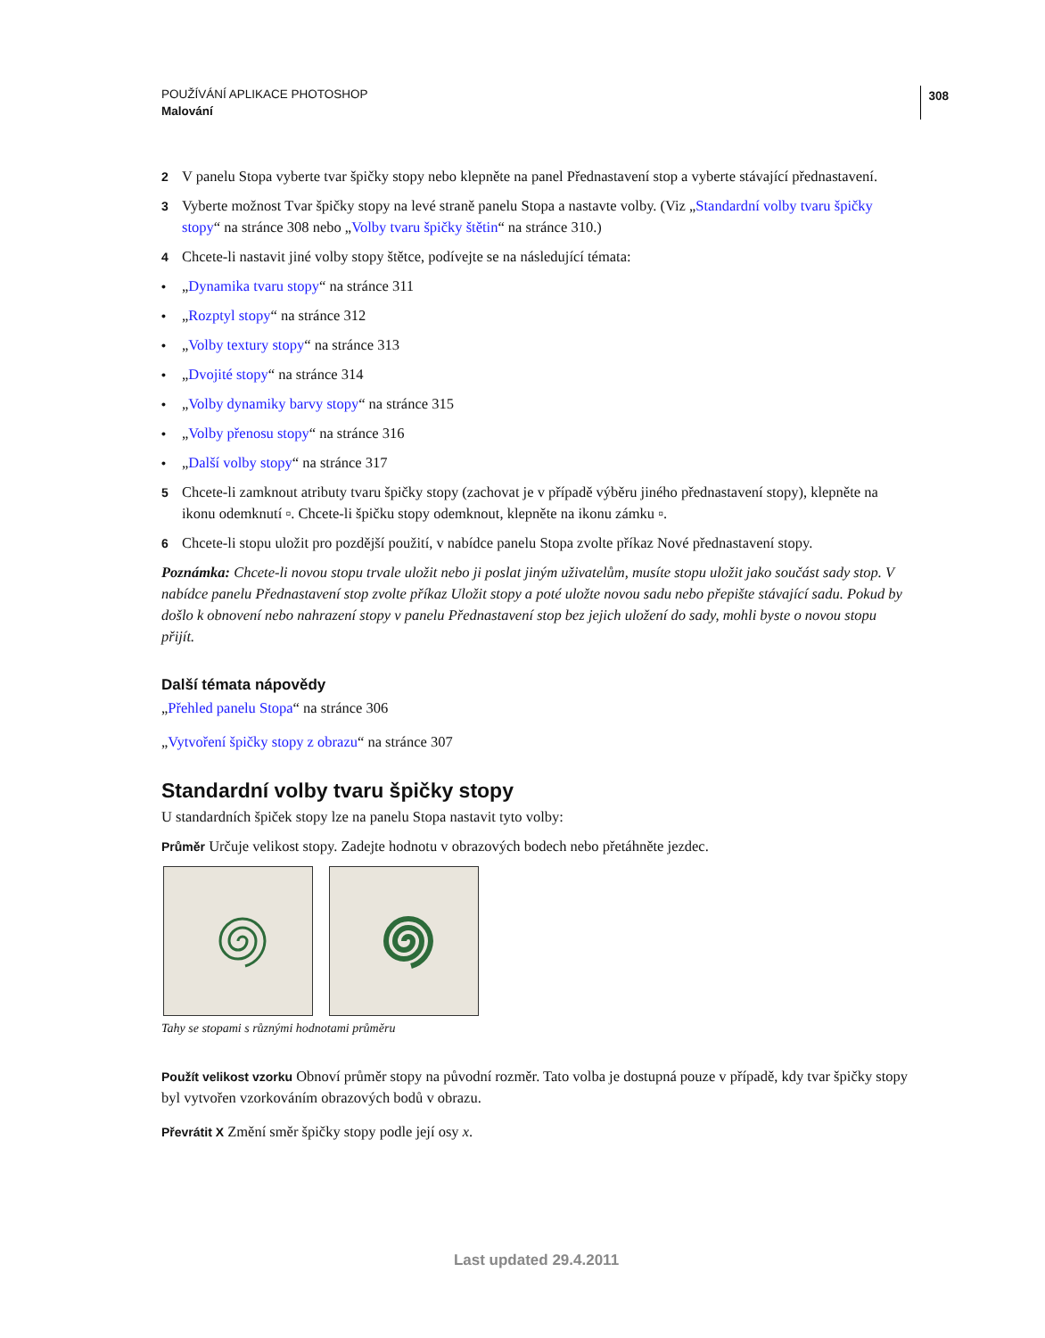308
POUŽÍVÁNÍ APLIKACE PHOTOSHOP
Malování
2 V panelu Stopa vyberte tvar špičky stopy nebo klepněte na panel Přednastavení stop a vyberte stávající přednastavení.
3 Vyberte možnost Tvar špičky stopy na levé straně panelu Stopa a nastavte volby. (Viz „Standardní volby tvaru špičky stopy“ na stránce 308 nebo „Volby tvaru špičky štětin“ na stránce 310.)
4 Chcete-li nastavit jiné volby stopy štětce, podívejte se na následující témata:
• „Dynamika tvaru stopy“ na stránce 311
• „Rozptyl stopy“ na stránce 312
• „Volby textury stopy“ na stránce 313
• „Dvojité stopy“ na stránce 314
• „Volby dynamiky barvy stopy“ na stránce 315
• „Volby přenosu stopy“ na stránce 316
• „Další volby stopy“ na stránce 317
5 Chcete-li zamknout atributy tvaru špičky stopy (zachovat je v případě výběru jiného přednastavení stopy), klepněte na ikonu odemknutí ▫. Chcete-li špičku stopy odemknout, klepněte na ikonu zámku ▫.
6 Chcete-li stopu uložit pro pozdější použití, v nabídce panelu Stopa zvolte příkaz Nové přednastavení stopy.
Poznámka: Chcete-li novou stopu trvale uložit nebo ji poslat jiným uživatelům, musíte stopu uložit jako součást sady stop. V nabídce panelu Přednastavení stop zvolte příkaz Uložit stopy a poté uložte novou sadu nebo přepište stávající sadu. Pokud by došlo k obnovení nebo nahrazení stopy v panelu Přednastavení stop bez jejich uložení do sady, mohli byste o novou stopu přijít.
Další témata nápovědy
„Přehled panelu Stopa“ na stránce 306
„Vytvoření špičky stopy z obrazu“ na stránce 307
Standardní volby tvaru špičky stopy
U standardních špiček stopy lze na panelu Stopa nastavit tyto volby:
Průměr Určuje velikost stopy. Zadejte hodnotu v obrazových bodech nebo přetáhněte jezdec.
Tahy se stopami s různými hodnotami průměru
Použít velikost vzorku Obnoví průměr stopy na původní rozměr. Tato volba je dostupná pouze v případě, kdy tvar špičky stopy byl vytvořen vzorkováním obrazových bodů v obrazu.
Převrátit X Změní směr špičky stopy podle její osy x.
Last updated 29.4.2011